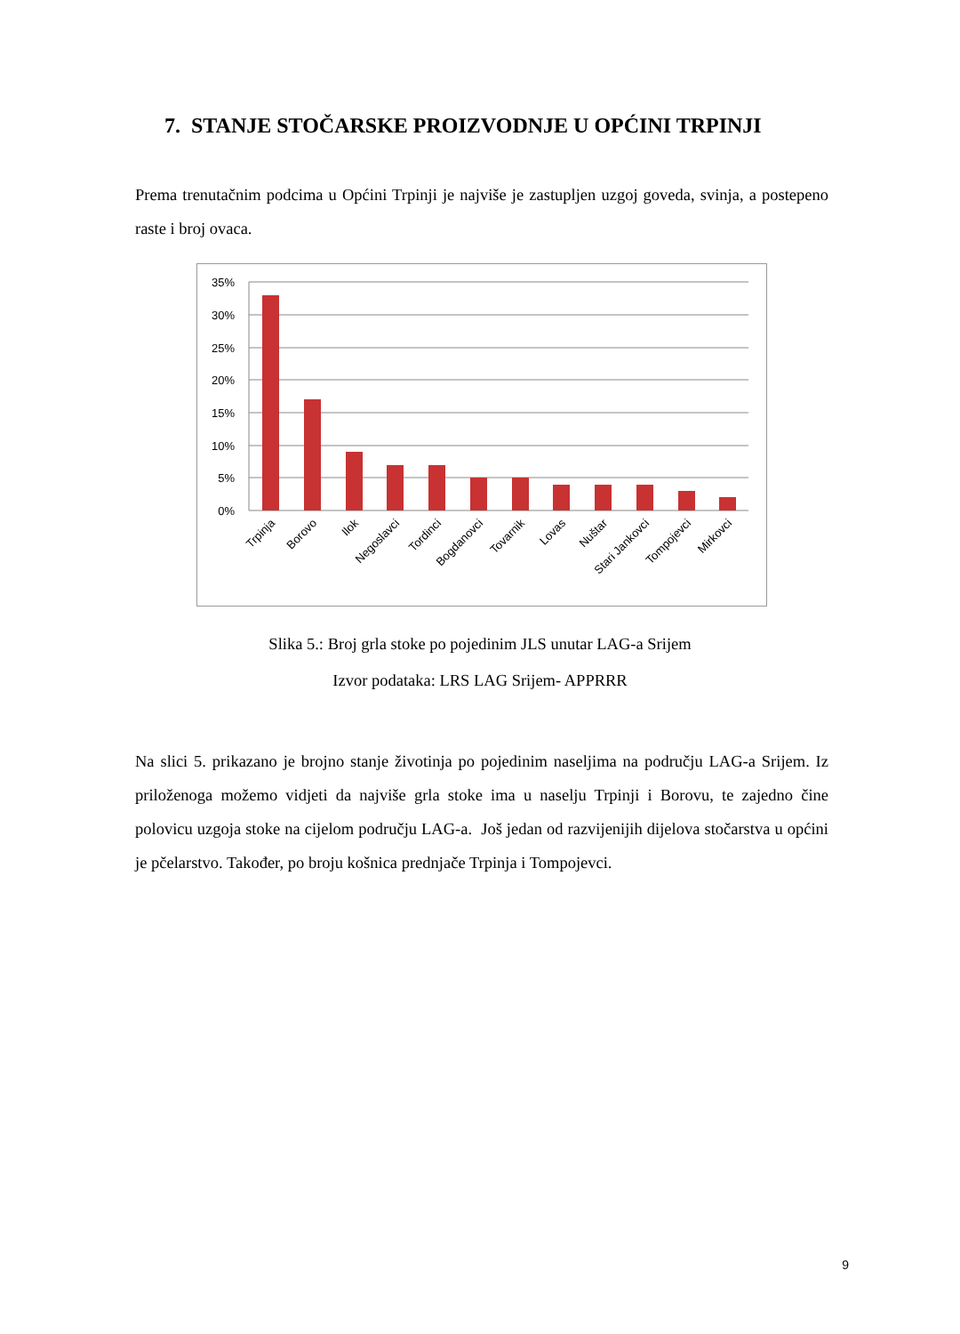7. STANJE STOČARSKE PROIZVODNJE U OPĆINI TRPINJI
Prema trenutačnim podcima u Općini Trpinji je najviše je zastupljen uzgoj goveda, svinja, a postepeno raste i broj ovaca.
35%
30%
25%
20%
15%
10%
5%
0%
Trpinja
Borovo
Ilok
Negoslavci
Tordinci
Bogdanovci
Tovarnik
Lovas
Nuštar
Stari Jankovci
Tompojevci
Mirkovci
Slika 5.: Broj grla stoke po pojedinim JLS unutar LAG-a Srijem
Izvor podataka: LRS LAG Srijem- APPRRR
Na slici 5. prikazano je brojno stanje životinja po pojedinim naseljima na području LAG-a Srijem. Iz priloženoga možemo vidjeti da najviše grla stoke ima u naselju Trpinji i Borovu, te zajedno čine polovicu uzgoja stoke na cijelom području LAG-a. Još jedan od razvijenijih dijelova stočarstva u općini je pčelarstvo. Također, po broju košnica prednjače Trpinja i Tompojevci.
9